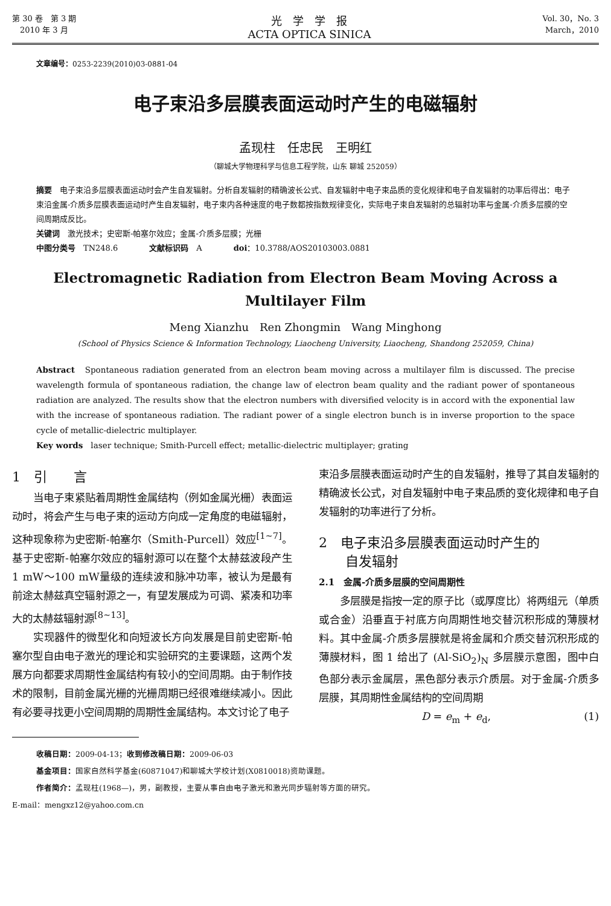第 30 卷　第 3 期
　2010 年 3 月
光　学　学　报
ACTA OPTICA SINICA
Vol. 30，No. 3
March，2010
文章编号：0253-2239(2010)03-0881-04
电子束沿多层膜表面运动时产生的电磁辐射
孟现柱　任忠民　王明红
（聊城大学物理科学与信息工程学院，山东 聊城 252059）
摘要　电子束沿多层膜表面运动时会产生自发辐射。分析自发辐射的精确波长公式、自发辐射中电子束品质的变化规律和电子自发辐射的功率后得出：电子束沿金属-介质多层膜表面运动时产生自发辐射，电子束内各种速度的电子数都按指数规律变化，实际电子束自发辐射的总辐射功率与金属-介质多层膜的空间周期成反比。
关键词　激光技术；史密斯-帕塞尔效应；金属-介质多层膜；光栅
中图分类号　TN248.6　　　　文献标识码　A　　　　doi：10.3788/AOS20103003.0881
Electromagnetic Radiation from Electron Beam Moving Across a Multilayer Film
Meng Xianzhu　Ren Zhongmin　Wang Minghong
(School of Physics Science & Information Technology, Liaocheng University, Liaocheng, Shandong 252059, China)
Abstract　Spontaneous radiation generated from an electron beam moving across a multilayer film is discussed. The precise wavelength formula of spontaneous radiation, the change law of electron beam quality and the radiant power of spontaneous radiation are analyzed. The results show that the electron numbers with diversified velocity is in accord with the exponential law with the increase of spontaneous radiation. The radiant power of a single electron bunch is in inverse proportion to the space cycle of metallic-dielectric multiplayer.
Key words　laser technique; Smith-Purcell effect; metallic-dielectric multiplayer; grating
1　引　　言
当电子束紧贴着周期性金属结构（例如金属光栅）表面运动时，将会产生与电子束的运动方向成一定角度的电磁辐射，这种现象称为史密斯-帕塞尔（Smith-Purcell）效应<sup>[1~7]</sup>。基于史密斯-帕塞尔效应的辐射源可以在整个太赫兹波段产生 1 mW～100 mW量级的连续波和脉冲功率，被认为是最有前途太赫兹真空辐射源之一，有望发展成为可调、紧凑和功率大的太赫兹辐射源<sup>[8~13]</sup>。
实现器件的微型化和向短波长方向发展是目前史密斯-帕塞尔型自由电子激光的理论和实验研究的主要课题，这两个发展方向都要求周期性金属结构有较小的空间周期。由于制作技术的限制，目前金属光栅的光栅周期已经很难继续减小。因此有必要寻找更小空间周期的周期性金属结构。本文讨论了电子
束沿多层膜表面运动时产生的自发辐射，推导了其自发辐射的精确波长公式，对自发辐射中电子束品质的变化规律和电子自发辐射的功率进行了分析。
2　电子束沿多层膜表面运动时产生的
　　自发辐射
2.1　金属-介质多层膜的空间周期性
多层膜是指按一定的原子比（或厚度比）将两组元（单质或合金）沿垂直于衬底方向周期性地交替沉积形成的薄膜材料。其中金属-介质多层膜就是将金属和介质交替沉积形成的薄膜材料，图 1 给出了 (Al-SiO<sub>2</sub>)<sub>N</sub> 多层膜示意图，图中白色部分表示金属层，黑色部分表示介质层。对于金属-介质多层膜，其周期性金属结构的空间周期
D = e<sub>m</sub> + e<sub>d</sub>, (1)
收稿日期：2009-04-13；收到修改稿日期：2009-06-03
基金项目：国家自然科学基金(60871047)和聊城大学校计划(X0810018)资助课题。
作者简介：孟现柱(1968—)，男，副教授，主要从事自由电子激光和激光同步辐射等方面的研究。
E-mail：mengxz12@yahoo.com.cn